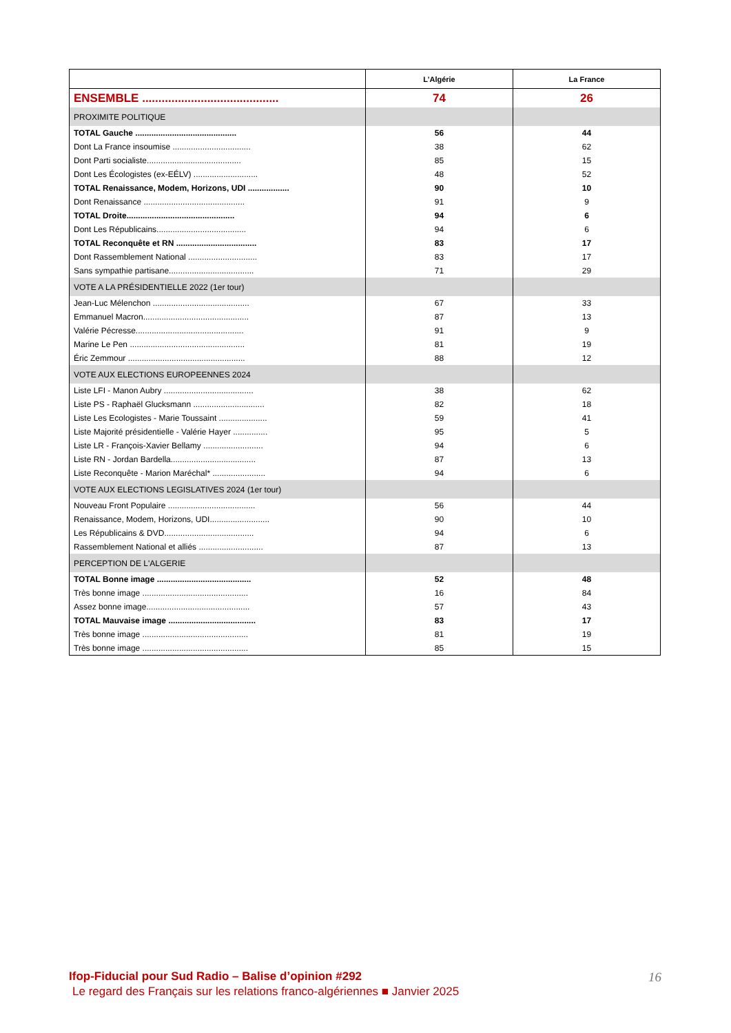| | L’Algérie | La France |
| --- | --- | --- |
| ENSEMBLE .......................................... | 74 | 26 |
| PROXIMITE POLITIQUE | | |
| TOTAL Gauche ............................................ | 56 | 44 |
| Dont La France insoumise .................................. | 38 | 62 |
| Dont Parti socialiste......................................... | 85 | 15 |
| Dont Les Écologistes (ex-EÉLV) ............................ | 48 | 52 |
| TOTAL Renaissance, Modem, Horizons, UDI .................. | 90 | 10 |
| Dont Renaissance ............................................ | 91 | 9 |
| TOTAL Droite............................................... | 94 | 6 |
| Dont Les Républicains....................................... | 94 | 6 |
| TOTAL Reconquête et RN ................................... | 83 | 17 |
| Dont Rassemblement National .............................. | 83 | 17 |
| Sans sympathie partisane..................................... | 71 | 29 |
| VOTE A LA PRÉSIDENTIELLE 2022 (1er tour) | | |
| Jean-Luc Mélenchon .......................................... | 67 | 33 |
| Emmanuel Macron.............................................. | 87 | 13 |
| Valérie Pécresse............................................... | 91 | 9 |
| Marine Le Pen .................................................. | 81 | 19 |
| Éric Zemmour ................................................... | 88 | 12 |
| VOTE AUX ELECTIONS EUROPEENNES 2024 | | |
| Liste LFI - Manon Aubry ....................................... | 38 | 62 |
| Liste PS - Raphaël Glucksmann ............................... | 82 | 18 |
| Liste Les Ecologistes - Marie Toussaint ..................... | 59 | 41 |
| Liste Majorité présidentielle - Valérie Hayer ............... | 95 | 5 |
| Liste LR - François-Xavier Bellamy .......................... | 94 | 6 |
| Liste RN - Jordan Bardella..................................... | 87 | 13 |
| Liste Reconquête - Marion Maréchal* ....................... | 94 | 6 |
| VOTE AUX ELECTIONS LEGISLATIVES 2024 (1er tour) | | |
| Nouveau Front Populaire ...................................... | 56 | 44 |
| Renaissance, Modem, Horizons, UDI.......................... | 90 | 10 |
| Les Républicains & DVD....................................... | 94 | 6 |
| Rassemblement National et alliés ............................ | 87 | 13 |
| PERCEPTION DE L'ALGERIE | | |
| TOTAL Bonne image ......................................... | 52 | 48 |
| Très bonne image .............................................. | 16 | 84 |
| Assez bonne image............................................. | 57 | 43 |
| TOTAL Mauvaise image ...................................... | 83 | 17 |
| Très bonne image .............................................. | 81 | 19 |
| Très bonne image .............................................. | 85 | 15 |
Ifop-Fiducial pour Sud Radio – Balise d’opinion #292 16
Le regard des Français sur les relations franco-algériennes ■ Janvier 2025